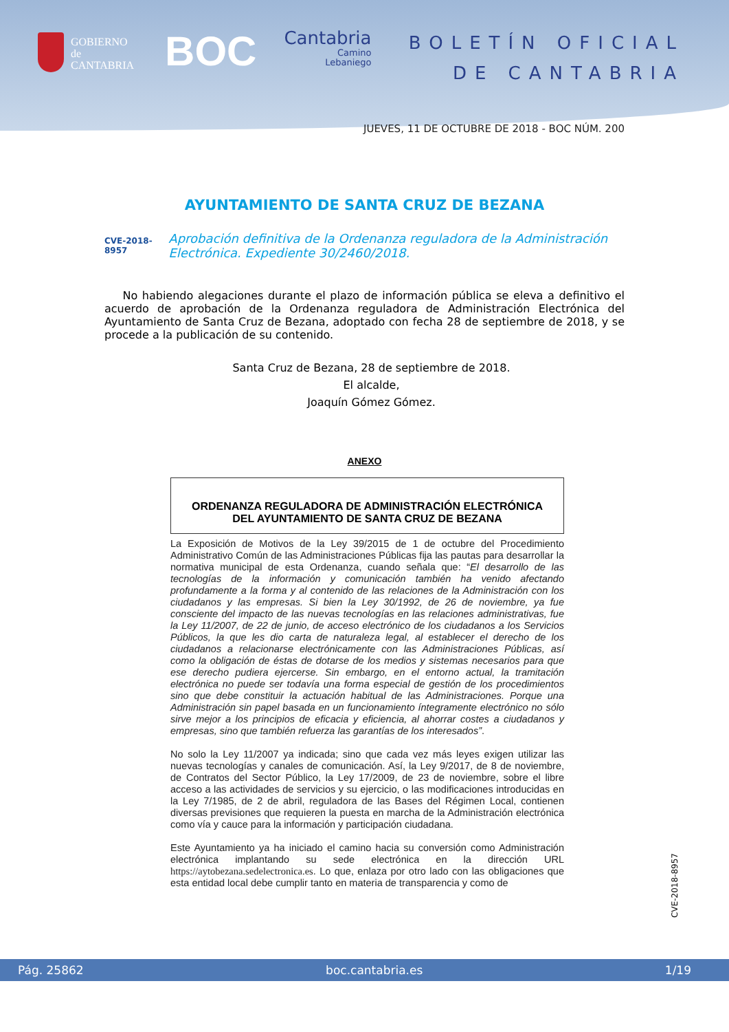GOBIERNO
de
CANTABRIA
BOC
Cantabria
Camino
Lebaniego
BOLETÍN OFICIAL
DE CANTABRIA
JUEVES, 11 DE OCTUBRE DE 2018 - BOC NÚM. 200
AYUNTAMIENTO DE SANTA CRUZ DE BEZANA
CVE-2018-8957 Aprobación definitiva de la Ordenanza reguladora de la Administración Electrónica. Expediente 30/2460/2018.
No habiendo alegaciones durante el plazo de información pública se eleva a definitivo el acuerdo de aprobación de la Ordenanza reguladora de Administración Electrónica del Ayuntamiento de Santa Cruz de Bezana, adoptado con fecha 28 de septiembre de 2018, y se procede a la publicación de su contenido.
Santa Cruz de Bezana, 28 de septiembre de 2018.
El alcalde,
Joaquín Gómez Gómez.
ANEXO
ORDENANZA REGULADORA DE ADMINISTRACIÓN ELECTRÓNICA
DEL AYUNTAMIENTO DE SANTA CRUZ DE BEZANA
La Exposición de Motivos de la Ley 39/2015 de 1 de octubre del Procedimiento Administrativo Común de las Administraciones Públicas fija las pautas para desarrollar la normativa municipal de esta Ordenanza, cuando señala que: “El desarrollo de las tecnologías de la información y comunicación también ha venido afectando profundamente a la forma y al contenido de las relaciones de la Administración con los ciudadanos y las empresas. Si bien la Ley 30/1992, de 26 de noviembre, ya fue consciente del impacto de las nuevas tecnologías en las relaciones administrativas, fue la Ley 11/2007, de 22 de junio, de acceso electrónico de los ciudadanos a los Servicios Públicos, la que les dio carta de naturaleza legal, al establecer el derecho de los ciudadanos a relacionarse electrónicamente con las Administraciones Públicas, así como la obligación de éstas de dotarse de los medios y sistemas necesarios para que ese derecho pudiera ejercerse. Sin embargo, en el entorno actual, la tramitación electrónica no puede ser todavía una forma especial de gestión de los procedimientos sino que debe constituir la actuación habitual de las Administraciones. Porque una Administración sin papel basada en un funcionamiento íntegramente electrónico no sólo sirve mejor a los principios de eficacia y eficiencia, al ahorrar costes a ciudadanos y empresas, sino que también refuerza las garantías de los interesados”.
No solo la Ley 11/2007 ya indicada; sino que cada vez más leyes exigen utilizar las nuevas tecnologías y canales de comunicación. Así, la Ley 9/2017, de 8 de noviembre, de Contratos del Sector Público, la Ley 17/2009, de 23 de noviembre, sobre el libre acceso a las actividades de servicios y su ejercicio, o las modificaciones introducidas en la Ley 7/1985, de 2 de abril, reguladora de las Bases del Régimen Local, contienen diversas previsiones que requieren la puesta en marcha de la Administración electrónica como vía y cauce para la información y participación ciudadana.
Este Ayuntamiento ya ha iniciado el camino hacia su conversión como Administración electrónica implantando su sede electrónica en la dirección URL https://aytobezana.sedelectronica.es. Lo que, enlaza por otro lado con las obligaciones que esta entidad local debe cumplir tanto en materia de transparencia y como de
CVE-2018-8957
Pág. 25862 boc.cantabria.es 1/19